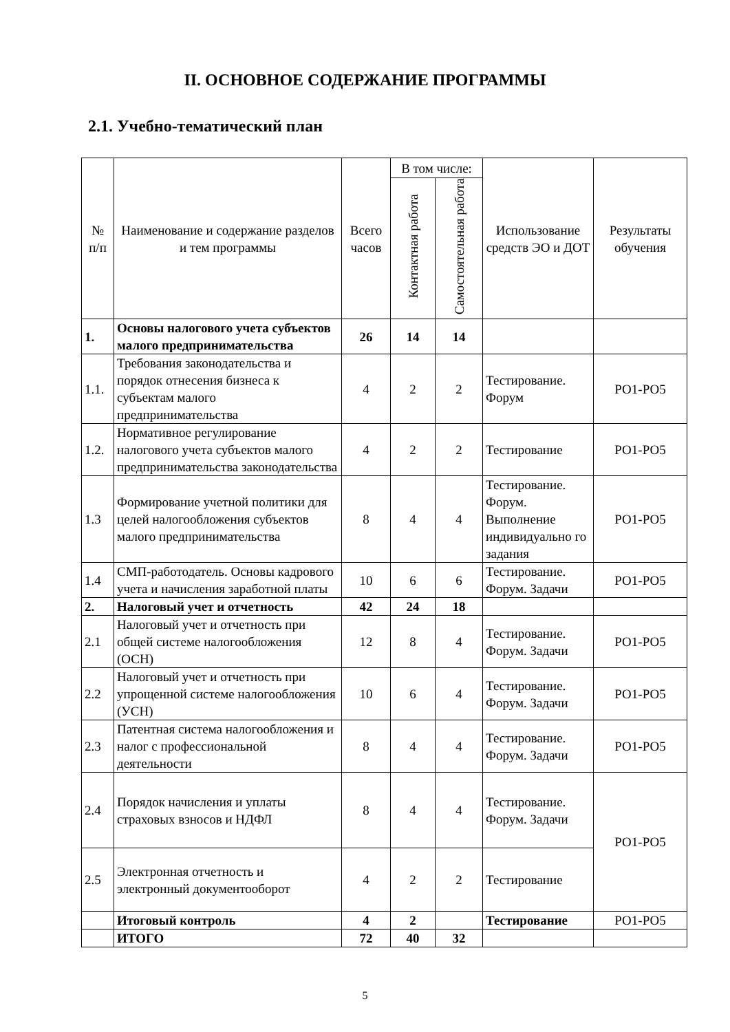II. ОСНОВНОЕ СОДЕРЖАНИЕ ПРОГРАММЫ
2.1. Учебно-тематический план
| № п/п | Наименование и содержание разделов и тем программы | Всего часов | В том числе: | | Использование средств ЭО и ДОТ | Результаты обучения |
| --- | --- | --- | --- | --- | --- | --- |
| | | | Контактная работа | Самостоятельная работа | | |
| 1. | Основы налогового учета субъектов малого предпринимательства | 26 | 14 | 14 | | |
| 1.1. | Требования законодательства и порядок отнесения бизнеса к субъектам малого предпринимательства | 4 | 2 | 2 | Тестирование. Форум | РО1-РО5 |
| 1.2. | Нормативное регулирование налогового учета субъектов малого предпринимательства законодательства | 4 | 2 | 2 | Тестирование | РО1-РО5 |
| 1.3 | Формирование учетной политики для целей налогообложения субъектов малого предпринимательства | 8 | 4 | 4 | Тестирование. Форум. Выполнение индивидуально го задания | РО1-РО5 |
| 1.4 | СМП-работодатель. Основы кадрового учета и начисления заработной платы | 10 | 6 | 6 | Тестирование. Форум. Задачи | РО1-РО5 |
| 2. | Налоговый учет и отчетность | 42 | 24 | 18 | | |
| 2.1 | Налоговый учет и отчетность при общей системе налогообложения (ОСН) | 12 | 8 | 4 | Тестирование. Форум. Задачи | РО1-РО5 |
| 2.2 | Налоговый учет и отчетность при упрощенной системе налогообложения (УСН) | 10 | 6 | 4 | Тестирование. Форум. Задачи | РО1-РО5 |
| 2.3 | Патентная система налогообложения и налог с профессиональной деятельности | 8 | 4 | 4 | Тестирование. Форум. Задачи | РО1-РО5 |
| 2.4 | Порядок начисления и уплаты страховых взносов и НДФЛ | 8 | 4 | 4 | Тестирование. Форум. Задачи | РО1-РО5 |
| 2.5 | Электронная отчетность и электронный документооборот | 4 | 2 | 2 | Тестирование | |
| | Итоговый контроль | 4 | 2 | | Тестирование | РО1-РО5 |
| | ИТОГО | 72 | 40 | 32 | | |
5